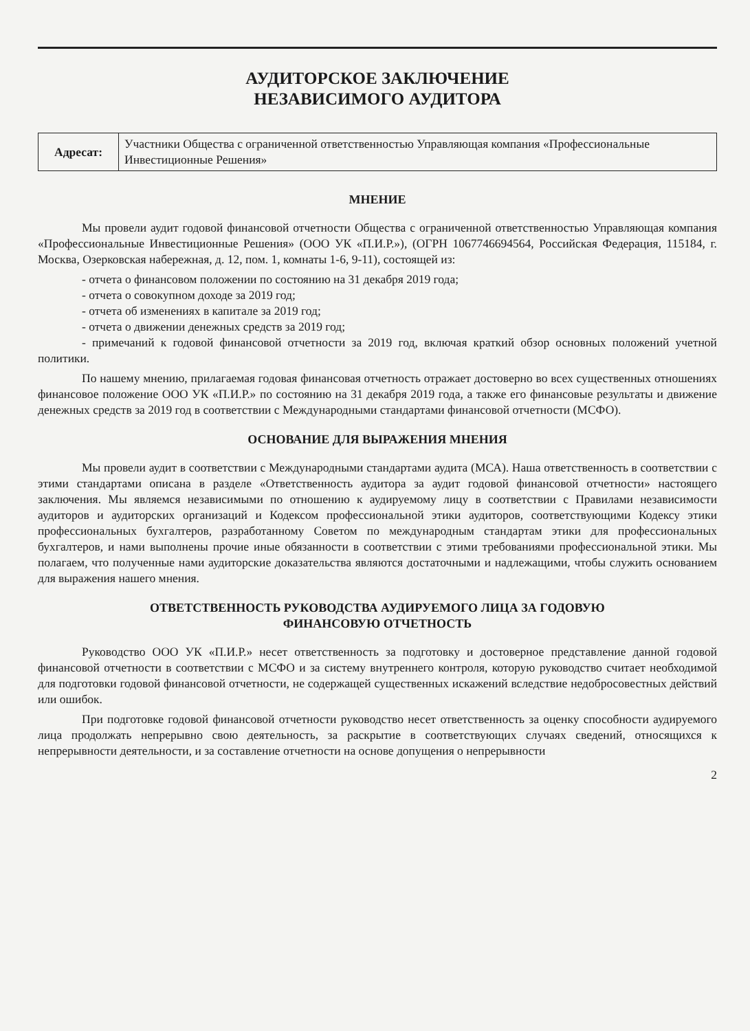АУДИТОРСКОЕ ЗАКЛЮЧЕНИЕ
НЕЗАВИСИМОГО АУДИТОРА
| Адресат: | Участники Общества с ограниченной ответственностью Управляющая компания «Профессиональные Инвестиционные Решения» |
МНЕНИЕ
Мы провели аудит годовой финансовой отчетности Общества с ограниченной ответственностью Управляющая компания «Профессиональные Инвестиционные Решения» (ООО УК «П.И.Р.»), (ОГРН 1067746694564, Российская Федерация, 115184, г. Москва, Озерковская набережная, д. 12, пом. 1, комнаты 1-6, 9-11), состоящей из:
- отчета о финансовом положении по состоянию на 31 декабря 2019 года;
- отчета о совокупном доходе за 2019 год;
- отчета об изменениях в капитале за 2019 год;
- отчета о движении денежных средств за 2019 год;
- примечаний к годовой финансовой отчетности за 2019 год, включая краткий обзор основных положений учетной политики.
По нашему мнению, прилагаемая годовая финансовая отчетность отражает достоверно во всех существенных отношениях финансовое положение ООО УК «П.И.Р.» по состоянию на 31 декабря 2019 года, а также его финансовые результаты и движение денежных средств за 2019 год в соответствии с Международными стандартами финансовой отчетности (МСФО).
ОСНОВАНИЕ ДЛЯ ВЫРАЖЕНИЯ МНЕНИЯ
Мы провели аудит в соответствии с Международными стандартами аудита (МСА). Наша ответственность в соответствии с этими стандартами описана в разделе «Ответственность аудитора за аудит годовой финансовой отчетности» настоящего заключения. Мы являемся независимыми по отношению к аудируемому лицу в соответствии с Правилами независимости аудиторов и аудиторских организаций и Кодексом профессиональной этики аудиторов, соответствующими Кодексу этики профессиональных бухгалтеров, разработанному Советом по международным стандартам этики для профессиональных бухгалтеров, и нами выполнены прочие иные обязанности в соответствии с этими требованиями профессиональной этики. Мы полагаем, что полученные нами аудиторские доказательства являются достаточными и надлежащими, чтобы служить основанием для выражения нашего мнения.
ОТВЕТСТВЕННОСТЬ РУКОВОДСТВА АУДИРУЕМОГО ЛИЦА ЗА ГОДОВУЮ
ФИНАНСОВУЮ ОТЧЕТНОСТЬ
Руководство ООО УК «П.И.Р.» несет ответственность за подготовку и достоверное представление данной годовой финансовой отчетности в соответствии с МСФО и за систему внутреннего контроля, которую руководство считает необходимой для подготовки годовой финансовой отчетности, не содержащей существенных искажений вследствие недобросовестных действий или ошибок.
При подготовке годовой финансовой отчетности руководство несет ответственность за оценку способности аудируемого лица продолжать непрерывно свою деятельность, за раскрытие в соответствующих случаях сведений, относящихся к непрерывности деятельности, и за составление отчетности на основе допущения о непрерывности
2